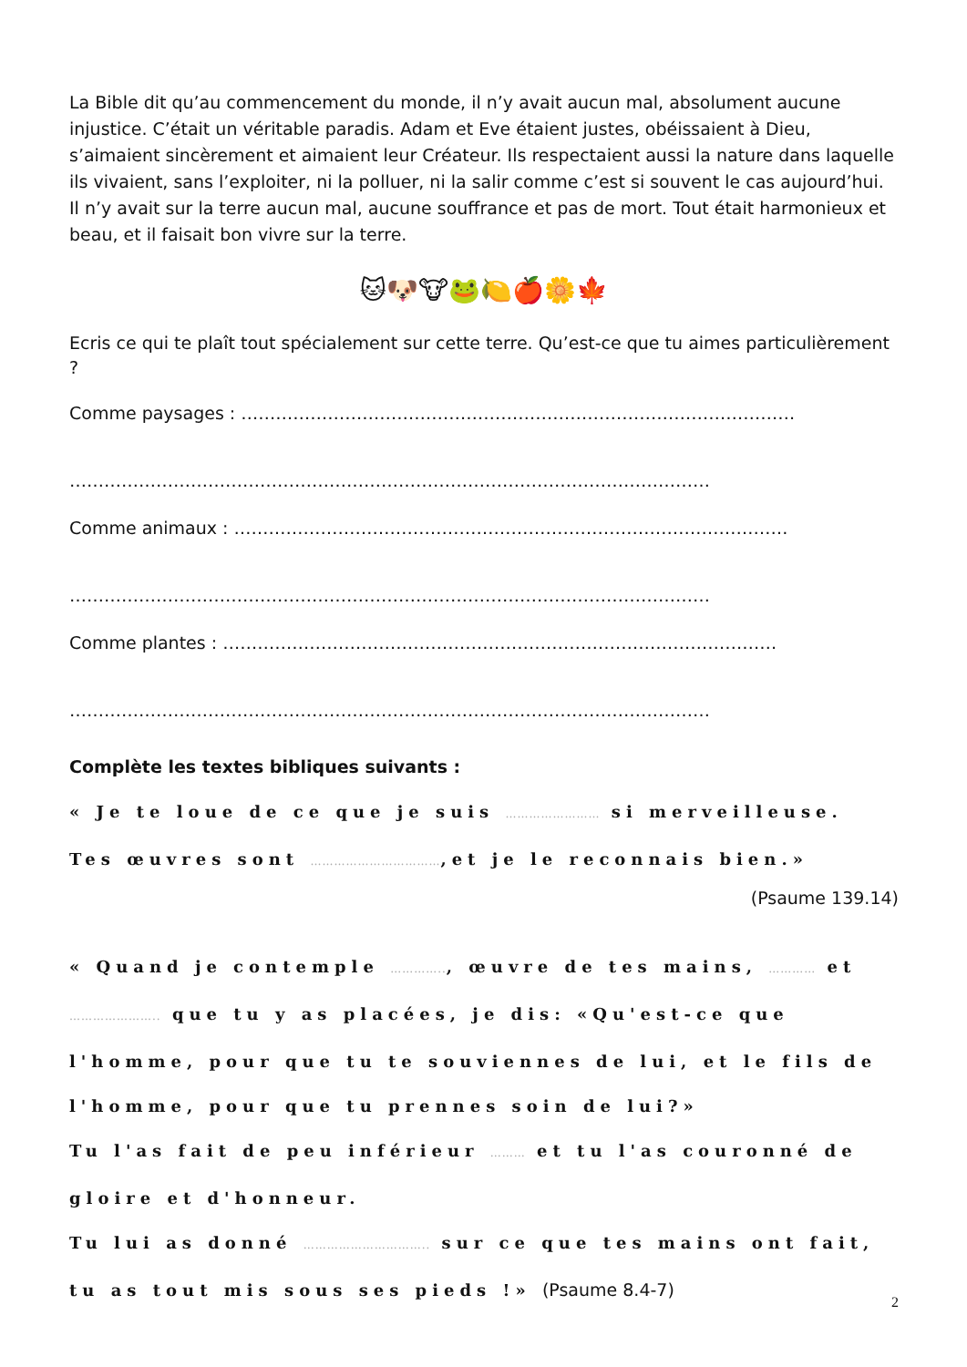La Bible dit qu’au commencement du monde, il n’y avait aucun mal, absolument aucune injustice. C’était un véritable paradis. Adam et Eve étaient justes, obéissaient à Dieu, s’aimaient sincèrement et aimaient leur Créateur. Ils respectaient aussi la nature dans laquelle ils vivaient, sans l’exploiter, ni la polluer, ni la salir comme c’est si souvent le cas aujourd’hui. Il n’y avait sur la terre aucun mal, aucune souffrance et pas de mort. Tout était harmonieux et beau, et il faisait bon vivre sur la terre.
🐱🐶🐮🐸🍋🍎🌼🍁
Ecris ce qui te plaît tout spécialement sur cette terre. Qu’est-ce que tu aimes particulièrement ?
Comme paysages : ……………………………………………………………………………………
…………………………………………………………………………………………………
Comme animaux : ……………………………………………………………………………………
…………………………………………………………………………………………………
Comme plantes : ……………………………………………………………………………………
…………………………………………………………………………………………………
Complète les textes bibliques suivants :
« Je te loue de ce que je suis …………………… si merveilleuse. Tes œuvres sont ……………………………,et je le reconnais bien.»
(Psaume 139.14)
« Quand je contemple ………….., œuvre de tes mains, ………… et ………………….. que tu y as placées, je dis: «Qu'est-ce que l'homme, pour que tu te souviennes de lui, et le fils de l'homme, pour que tu prennes soin de lui?»
Tu l'as fait de peu inférieur ……… et tu l'as couronné de gloire et d'honneur.
Tu lui as donné ………………………….. sur ce que tes mains ont fait, tu as tout mis sous ses pieds !» (Psaume 8.4-7)
2